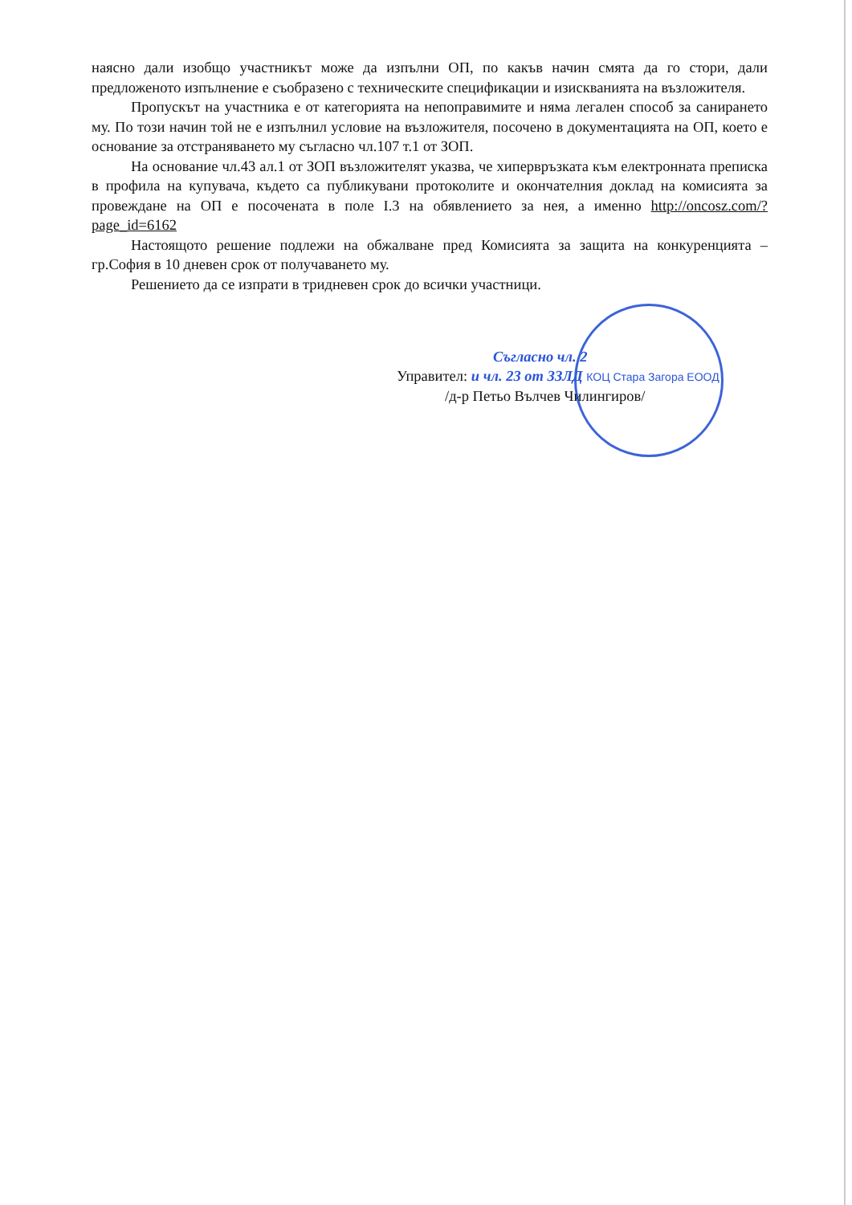наясно дали изобщо участникът може да изпълни ОП, по какъв начин смята да го стори, дали предложеното изпълнение е съобразено с техническите спецификации и изискванията на възложителя.
Пропускът на участника е от категорията на непоправимите и няма легален способ за санирането му. По този начин той не е изпълнил условие на възложителя, посочено в документацията на ОП, което е основание за отстраняването му съгласно чл.107 т.1 от ЗОП.
На основание чл.43 ал.1 от ЗОП възложителят указва, че хипервръзката към електронната преписка в профила на купувача, където са публикувани протоколите и окончателния доклад на комисията за провеждане на ОП е посочената в поле I.3 на обявлението за нея, а именно http://oncosz.com/?page_id=6162
Настоящото решение подлежи на обжалване пред Комисията за защита на конкуренцията – гр.София в 10 дневен срок от получаването му.
Решението да се изпрати в тридневен срок до всички участници.
Съгласно чл. 2
Управител: и чл. 23 от ЗЗЛД КОЦ Стара Загора ЕООД
/д-р Петьо Вълчев Чилингиров/